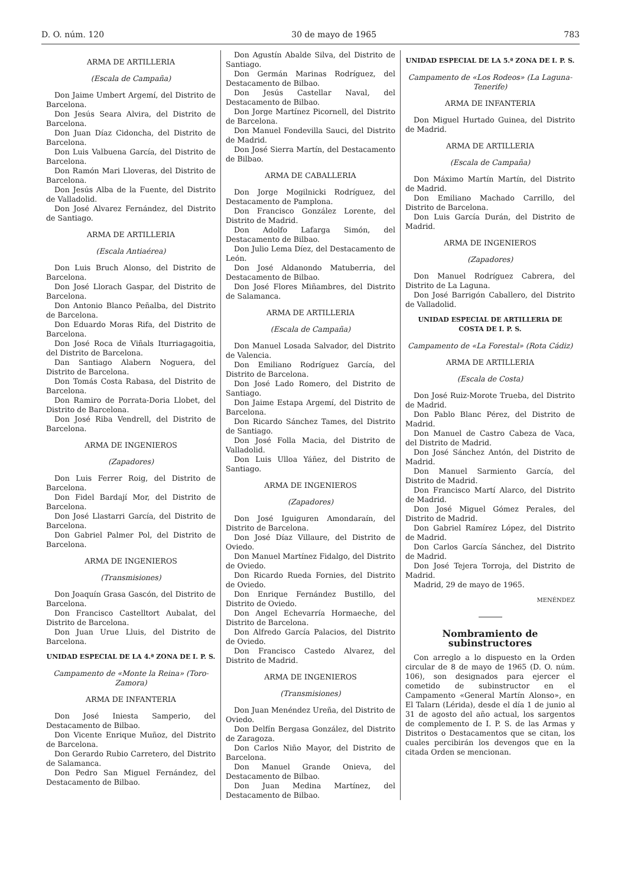D. O. núm. 120 30 de mayo de 1965 783
ARMA DE ARTILLERIA
(Escala de Campaña)
Don Jaime Umbert Argemí, del Distrito de Barcelona.
Don Jesús Seara Alvira, del Distrito de Barcelona.
Don Juan Díaz Cidoncha, del Distrito de Barcelona.
Don Luis Valbuena García, del Distrito de Barcelona.
Don Ramón Mari Lloveras, del Distrito de Barcelona.
Don Jesús Alba de la Fuente, del Distrito de Valladolid.
Don José Alvarez Fernández, del Distrito de Santiago.
ARMA DE ARTILLERIA
(Escala Antiaérea)
Don Luis Bruch Alonso, del Distrito de Barcelona.
Don José Llorach Gaspar, del Distrito de Barcelona.
Don Antonio Blanco Peñalba, del Distrito de Barcelona.
Don Eduardo Moras Rifa, del Distrito de Barcelona.
Don José Roca de Viñals Iturriagagoitia, del Distrito de Barcelona.
Dan Santiago Alabern Noguera, del Distrito de Barcelona.
Don Tomás Costa Rabasa, del Distrito de Barcelona.
Don Ramiro de Porrata-Doria Llobet, del Distrito de Barcelona.
Don José Riba Vendrell, del Distrito de Barcelona.
ARMA DE INGENIEROS
(Zapadores)
Don Luis Ferrer Roig, del Distrito de Barcelona.
Don Fidel Bardají Mor, del Distrito de Barcelona.
Don José Llastarri García, del Distrito de Barcelona.
Don Gabriel Palmer Pol, del Distrito de Barcelona.
ARMA DE INGENIEROS
(Transmisiones)
Don Joaquín Grasa Gascón, del Distrito de Barcelona.
Don Francisco Castelltort Aubalat, del Distrito de Barcelona.
Don Juan Urue Lluis, del Distrito de Barcelona.
UNIDAD ESPECIAL DE LA 4.ª ZONA DE I. P. S.
Campamento de «Monte la Reina» (Toro-Zamora)
ARMA DE INFANTERIA
Don José Iniesta Samperio, del Destacamento de Bilbao.
Don Vicente Enrique Muñoz, del Distrito de Barcelona.
Don Gerardo Rubio Carretero, del Distrito de Salamanca.
Don Pedro San Miguel Fernández, del Destacamento de Bilbao.
Don Agustín Abalde Silva, del Distrito de Santiago.
Don Germán Marinas Rodríguez, del Destacamento de Bilbao.
Don Jesús Castellar Naval, del Destacamento de Bilbao.
Don Jorge Martínez Picornell, del Distrito de Barcelona.
Don Manuel Fondevilla Sauci, del Distrito de Madrid.
Don José Sierra Martín, del Destacamento de Bilbao.
ARMA DE CABALLERIA
Don Jorge Mogilnicki Rodríguez, del Destacamento de Pamplona.
Don Francisco González Lorente, del Distrito de Madrid.
Don Adolfo Lafarga Simón, del Destacamento de Bilbao.
Don Julio Lema Díez, del Destacamento de León.
Don José Aldanondo Matuberria, del Destacamento de Bilbao.
Don José Flores Miñambres, del Distrito de Salamanca.
ARMA DE ARTILLERIA
(Escala de Campaña)
Don Manuel Losada Salvador, del Distrito de Valencia.
Don Emiliano Rodríguez García, del Distrito de Barcelona.
Don José Lado Romero, del Distrito de Santiago.
Don Jaime Estapa Argemí, del Distrito de Barcelona.
Don Ricardo Sánchez Tames, del Distrito de Santiago.
Don José Folla Macia, del Distrito de Valladolid.
Don Luis Ulloa Yáñez, del Distrito de Santiago.
ARMA DE INGENIEROS
(Zapadores)
Don José Iguiguren Amondaraín, del Distrito de Barcelona.
Don José Díaz Villaure, del Distrito de Oviedo.
Don Manuel Martínez Fidalgo, del Distrito de Oviedo.
Don Ricardo Rueda Fornies, del Distrito de Oviedo.
Don Enrique Fernández Bustillo, del Distrito de Oviedo.
Don Angel Echevarría Hormaeche, del Distrito de Barcelona.
Don Alfredo García Palacios, del Distrito de Oviedo.
Don Francisco Castedo Alvarez, del Distrito de Madrid.
ARMA DE INGENIEROS
(Transmisiones)
Don Juan Menéndez Ureña, del Distrito de Oviedo.
Don Delfín Bergasa González, del Distrito de Zaragoza.
Don Carlos Niño Mayor, del Distrito de Barcelona.
Don Manuel Grande Onieva, del Destacamento de Bilbao.
Don Juan Medina Martínez, del Destacamento de Bilbao.
UNIDAD ESPECIAL DE LA 5.ª ZONA DE I. P. S.
Campamento de «Los Rodeos» (La Laguna-Tenerife)
ARMA DE INFANTERIA
Don Miguel Hurtado Guinea, del Distrito de Madrid.
ARMA DE ARTILLERIA
(Escala de Campaña)
Don Máximo Martín Martín, del Distrito de Madrid.
Don Emiliano Machado Carrillo, del Distrito de Barcelona.
Don Luis García Durán, del Distrito de Madrid.
ARMA DE INGENIEROS
(Zapadores)
Don Manuel Rodríguez Cabrera, del Distrito de La Laguna.
Don José Barrigón Caballero, del Distrito de Valladolid.
UNIDAD ESPECIAL DE ARTILLERIA DE COSTA DE I. P. S.
Campamento de «La Forestal» (Rota Cádiz)
ARMA DE ARTILLERIA
(Escala de Costa)
Don José Ruiz-Morote Trueba, del Distrito de Madrid.
Don Pablo Blanc Pérez, del Distrito de Madrid.
Don Manuel de Castro Cabeza de Vaca, del Distrito de Madrid.
Don José Sánchez Antón, del Distrito de Madrid.
Don Manuel Sarmiento García, del Distrito de Madrid.
Don Francisco Martí Alarco, del Distrito de Madrid.
Don José Miguel Gómez Perales, del Distrito de Madrid.
Don Gabriel Ramírez López, del Distrito de Madrid.
Don Carlos García Sánchez, del Distrito de Madrid.
Don José Tejera Torroja, del Distrito de Madrid.
Madrid, 29 de mayo de 1965.
MENÉNDEZ
Nombramiento de subinstructores
Con arreglo a lo dispuesto en la Orden circular de 8 de mayo de 1965 (D. O. núm. 106), son designados para ejercer el cometido de subinstructor en el Campamento «General Martín Alonso», en El Talarn (Lérida), desde el día 1 de junio al 31 de agosto del año actual, los sargentos de complemento de I. P. S. de las Armas y Distritos o Destacamentos que se citan, los cuales percibirán los devengos que en la citada Orden se mencionan.